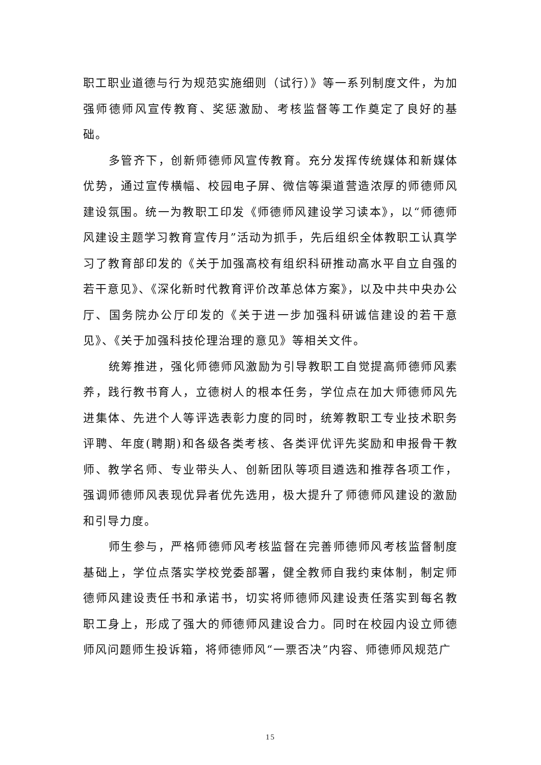职工职业道德与行为规范实施细则（试行）》等一系列制度文件，为加强师德师风宣传教育、奖惩激励、考核监督等工作奠定了良好的基础。
多管齐下，创新师德师风宣传教育。充分发挥传统媒体和新媒体优势，通过宣传横幅、校园电子屏、微信等渠道营造浓厚的师德师风建设氛围。统一为教职工印发《师德师风建设学习读本》，以“师德师风建设主题学习教育宣传月”活动为抓手，先后组织全体教职工认真学习了教育部印发的《关于加强高校有组织科研推动高水平自立自强的若干意见》、《深化新时代教育评价改革总体方案》，以及中共中央办公厅、国务院办公厅印发的《关于进一步加强科研诚信建设的若干意见》、《关于加强科技伦理治理的意见》等相关文件。
统筹推进，强化师德师风激励为引导教职工自觉提高师德师风素养，践行教书育人，立德树人的根本任务，学位点在加大师德师风先进集体、先进个人等评选表彰力度的同时，统筹教职工专业技术职务评聘、年度(聘期)和各级各类考核、各类评优评先奖励和申报骨干教师、教学名师、专业带头人、创新团队等项目遴选和推荐各项工作，强调师德师风表现优异者优先选用，极大提升了师德师风建设的激励和引导力度。
师生参与，严格师德师风考核监督在完善师德师风考核监督制度基础上，学位点落实学校党委部署，健全教师自我约束体制，制定师德师风建设责任书和承诺书，切实将师德师风建设责任落实到每名教职工身上，形成了强大的师德师风建设合力。同时在校园内设立师德师风问题师生投诉箱，将师德师风“一票否决”内容、师德师风规范广
15